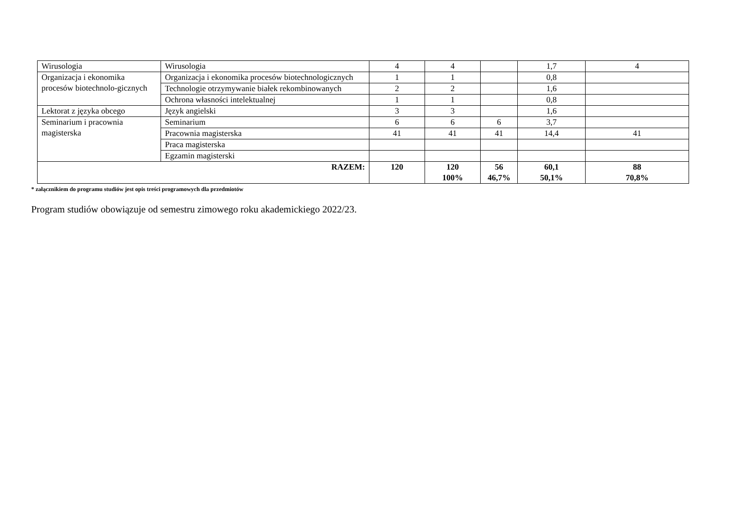| Wirusologia | Wirusologia | 4 | 4 | | 1,7 | 4 |
| Organizacja i ekonomika procesów biotechnolo-gicznych | Organizacja i ekonomika procesów biotechnologicznych | 1 | 1 | | 0,8 | |
| | Technologie otrzymywanie białek rekombinowanych | 2 | 2 | | 1,6 | |
| | Ochrona własności intelektualnej | 1 | 1 | | 0,8 | |
| Lektorat z języka obcego | Język angielski | 3 | 3 | | 1,6 | |
| Seminarium i pracownia magisterska | Seminarium | 6 | 6 | 6 | 3,7 | |
| | Pracownia magisterska | 41 | 41 | 41 | 14,4 | 41 |
| | Praca magisterska | | | | | |
| | Egzamin magisterski | | | | | |
| RAZEM: | | 120 | 120 100% | 56 46,7% | 60,1 50,1% | 88 70,8% |
* załącznikiem do programu studiów jest opis treści programowych dla przedmiotów
Program studiów obowiązuje od semestru zimowego roku akademickiego 2022/23.